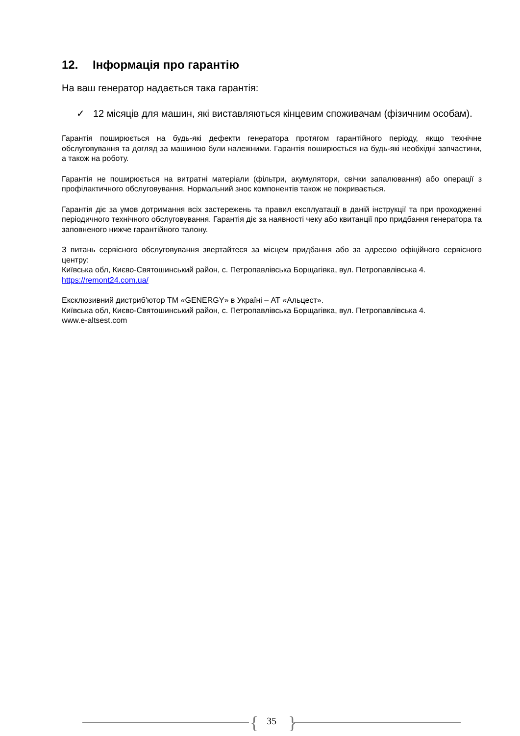12. Інформація про гарантію
На ваш генератор надається така гарантія:
✓ 12 місяців для машин, які виставляються кінцевим споживачам (фізичним особам).
Гарантія поширюється на будь-які дефекти генератора протягом гарантійного періоду, якщо технічне обслуговування та догляд за машиною були належними. Гарантія поширюється на будь-які необхідні запчастини, а також на роботу.
Гарантія не поширюється на витратні матеріали (фільтри, акумулятори, свічки запалювання) або операції з профілактичного обслуговування. Нормальний знос компонентів також не покривається.
Гарантія діє за умов дотримання всіх застережень та правил експлуатації в даній інструкції та при проходженні періодичного технічного обслуговування. Гарантія діє за наявності чеку або квитанції про придбання генератора та заповненого нижче гарантійного талону.
З питань сервісного обслуговування звертайтеся за місцем придбання або за адресою офіційного сервісного центру:
Київська обл, Києво-Святошинський район, с. Петропавлівська Борщагівка, вул. Петропавлівська 4.
https://remont24.com.ua/
Ексклюзивний дистриб'ютор ТМ «GENERGY» в Україні – АТ «Альцест».
Київська обл, Києво-Святошинський район, с. Петропавлівська Борщагівка, вул. Петропавлівська 4.
www.e-altsest.com
{
35 }